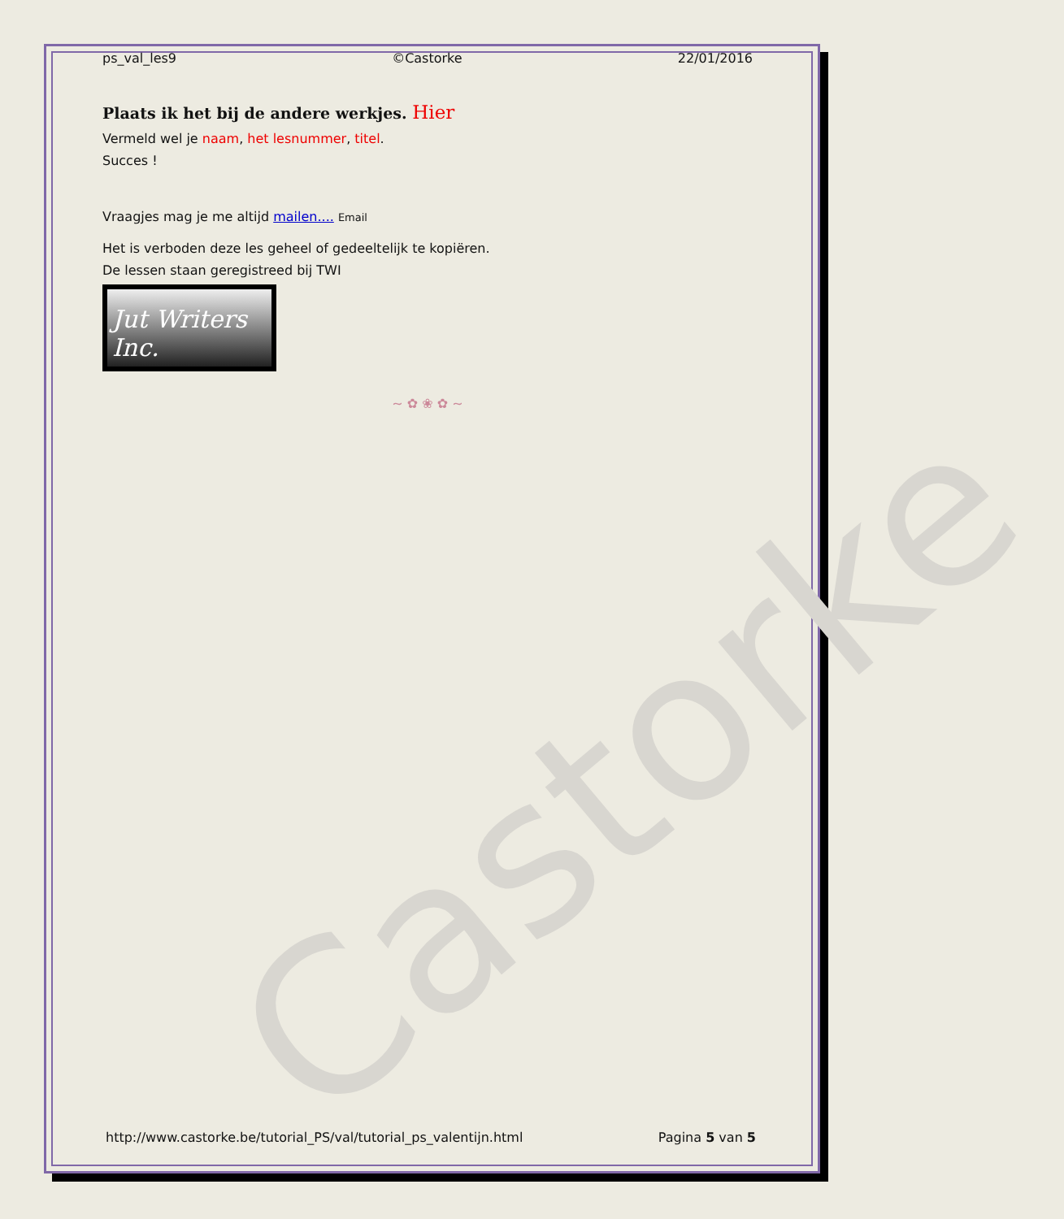Castorke
ps_val_les9 ©Castorke 22/01/2016
Plaats ik het bij de andere werkjes. Hier
Vermeld wel je naam, het lesnummer, titel.
Succes !
Vraagjes mag je me altijd mailen.... Email
Het is verboden deze les geheel of gedeeltelijk te kopiëren.
De lessen staan geregistreed bij TWI
Jut Writers Inc.
~ ✿ ❀ ✿ ~
http://www.castorke.be/tutorial_PS/val/tutorial_ps_valentijn.html Pagina 5 van 5